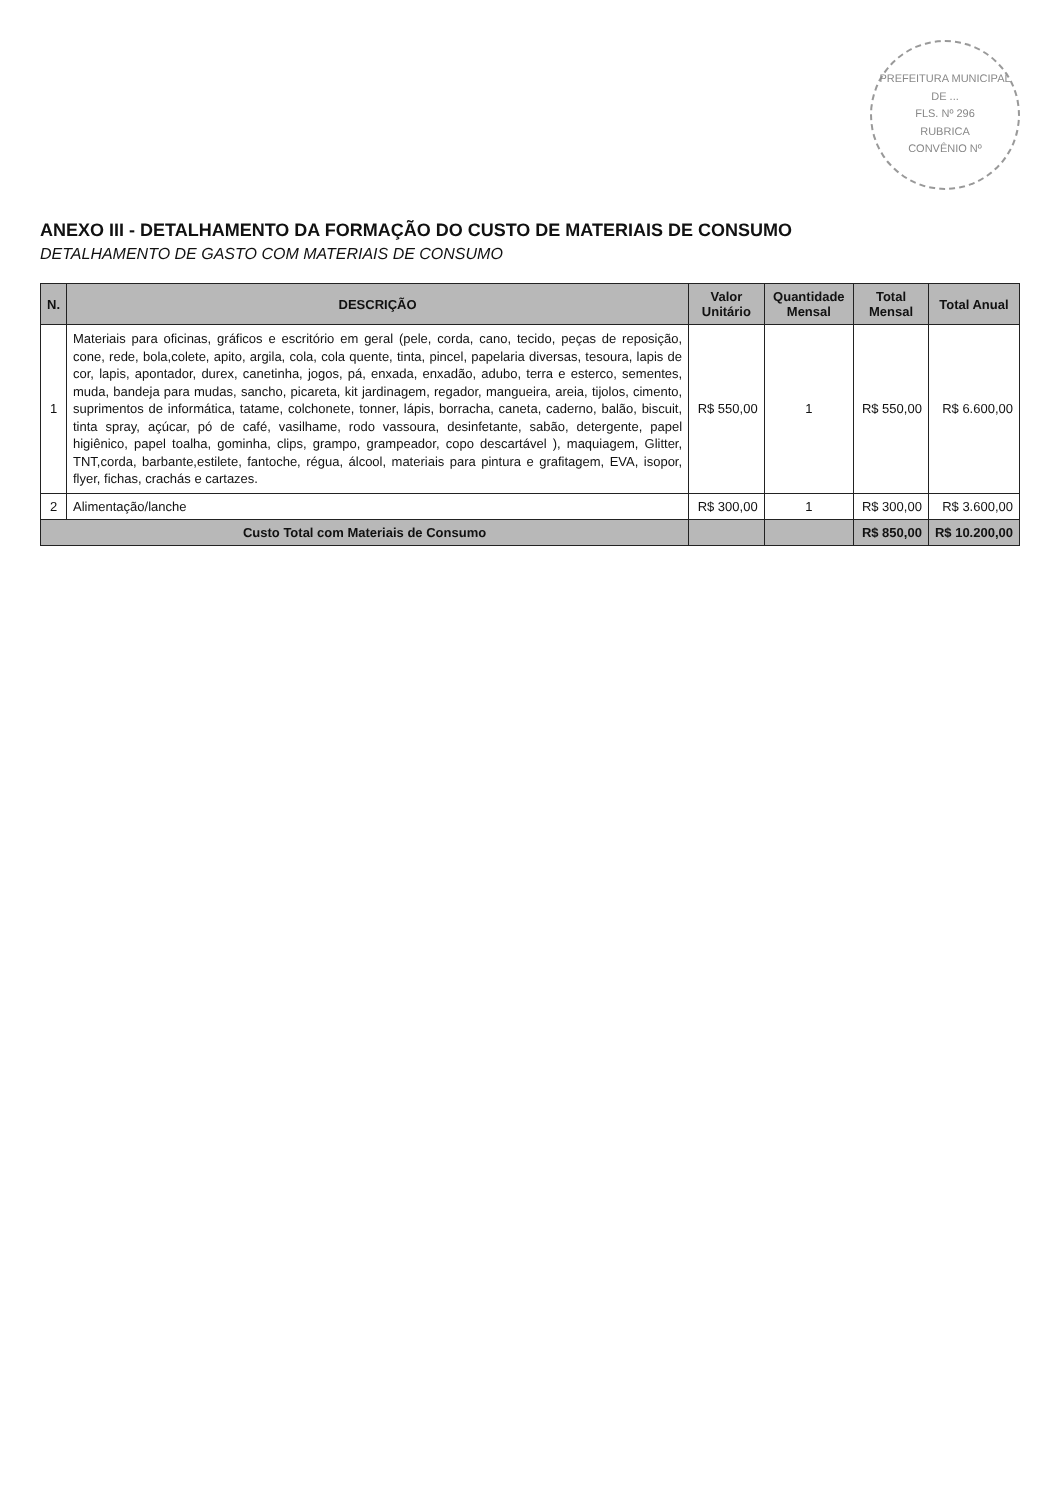PREFEITURA MUNICIPAL DE ...
FLS. Nº 296
RUBRICA
CONVÊNIO Nº
ANEXO III - DETALHAMENTO DA FORMAÇÃO DO CUSTO DE MATERIAIS DE CONSUMO
DETALHAMENTO DE GASTO COM MATERIAIS DE CONSUMO
| N. | DESCRIÇÃO | Valor Unitário | Quantidade Mensal | Total Mensal | Total Anual |
| --- | --- | --- | --- | --- | --- |
| 1 | Materiais para oficinas, gráficos e escritório em geral (pele, corda, cano, tecido, peças de reposição, cone, rede, bola,colete, apito, argila, cola, cola quente, tinta, pincel, papelaria diversas, tesoura, lapis de cor, lapis, apontador, durex, canetinha, jogos, pá, enxada, enxadão, adubo, terra e esterco, sementes, muda, bandeja para mudas, sancho, picareta, kit jardinagem, regador, mangueira, areia, tijolos, cimento, suprimentos de informática, tatame, colchonete, tonner, lápis, borracha, caneta, caderno, balão, biscuit, tinta spray, açúcar, pó de café, vasilhame, rodo vassoura, desinfetante, sabão, detergente, papel higiênico, papel toalha, gominha, clips, grampo, grampeador, copo descartável ), maquiagem, Glitter, TNT,corda, barbante,estilete, fantoche, régua, álcool, materiais para pintura e grafitagem, EVA, isopor, flyer, fichas, crachás e cartazes. | R$ 550,00 | 1 | R$ 550,00 | R$ 6.600,00 |
| 2 | Alimentação/lanche | R$ 300,00 | 1 | R$ 300,00 | R$ 3.600,00 |
| Custo Total com Materiais de Consumo | | | | R$ 850,00 | R$ 10.200,00 |